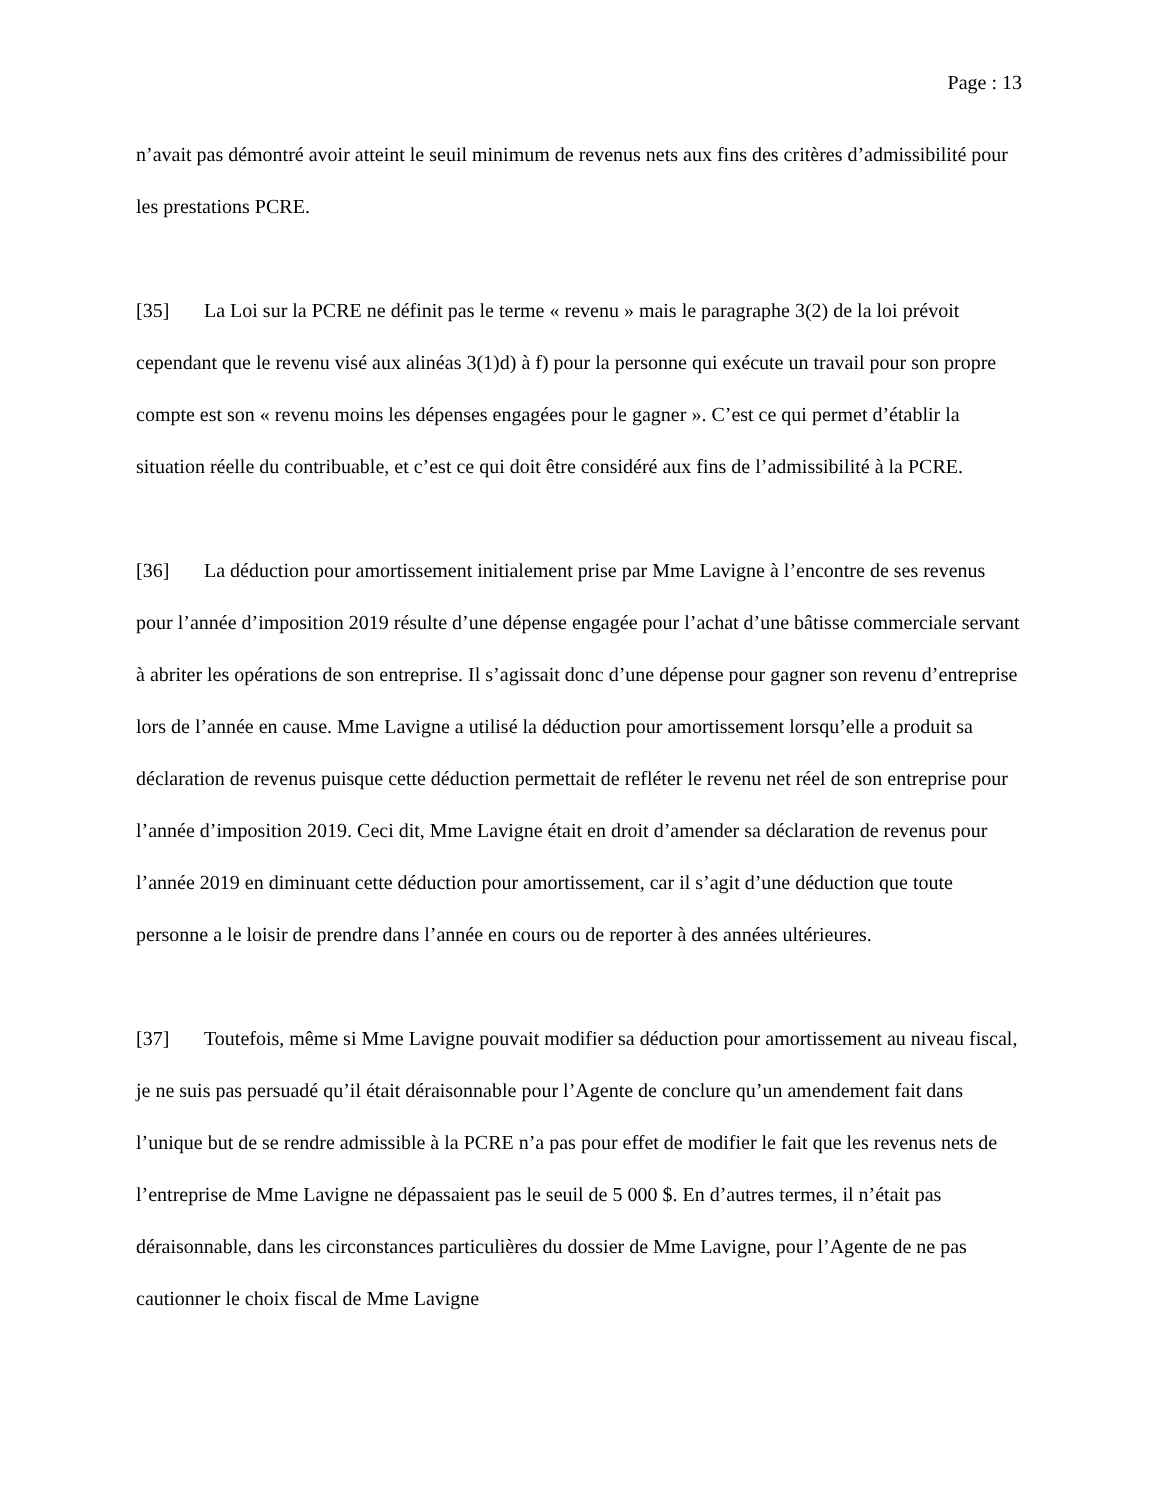Page : 13
n’avait pas démontré avoir atteint le seuil minimum de revenus nets aux fins des critères d’admissibilité pour les prestations PCRE.
[35] La Loi sur la PCRE ne définit pas le terme « revenu » mais le paragraphe 3(2) de la loi prévoit cependant que le revenu visé aux alinéas 3(1)d) à f) pour la personne qui exécute un travail pour son propre compte est son « revenu moins les dépenses engagées pour le gagner ». C’est ce qui permet d’établir la situation réelle du contribuable, et c’est ce qui doit être considéré aux fins de l’admissibilité à la PCRE.
[36] La déduction pour amortissement initialement prise par Mme Lavigne à l’encontre de ses revenus pour l’année d’imposition 2019 résulte d’une dépense engagée pour l’achat d’une bâtisse commerciale servant à abriter les opérations de son entreprise. Il s’agissait donc d’une dépense pour gagner son revenu d’entreprise lors de l’année en cause. Mme Lavigne a utilisé la déduction pour amortissement lorsqu’elle a produit sa déclaration de revenus puisque cette déduction permettait de refléter le revenu net réel de son entreprise pour l’année d’imposition 2019. Ceci dit, Mme Lavigne était en droit d’amender sa déclaration de revenus pour l’année 2019 en diminuant cette déduction pour amortissement, car il s’agit d’une déduction que toute personne a le loisir de prendre dans l’année en cours ou de reporter à des années ultérieures.
[37] Toutefois, même si Mme Lavigne pouvait modifier sa déduction pour amortissement au niveau fiscal, je ne suis pas persuadé qu’il était déraisonnable pour l’Agente de conclure qu’un amendement fait dans l’unique but de se rendre admissible à la PCRE n’a pas pour effet de modifier le fait que les revenus nets de l’entreprise de Mme Lavigne ne dépassaient pas le seuil de 5 000 $. En d’autres termes, il n’était pas déraisonnable, dans les circonstances particulières du dossier de Mme Lavigne, pour l’Agente de ne pas cautionner le choix fiscal de Mme Lavigne